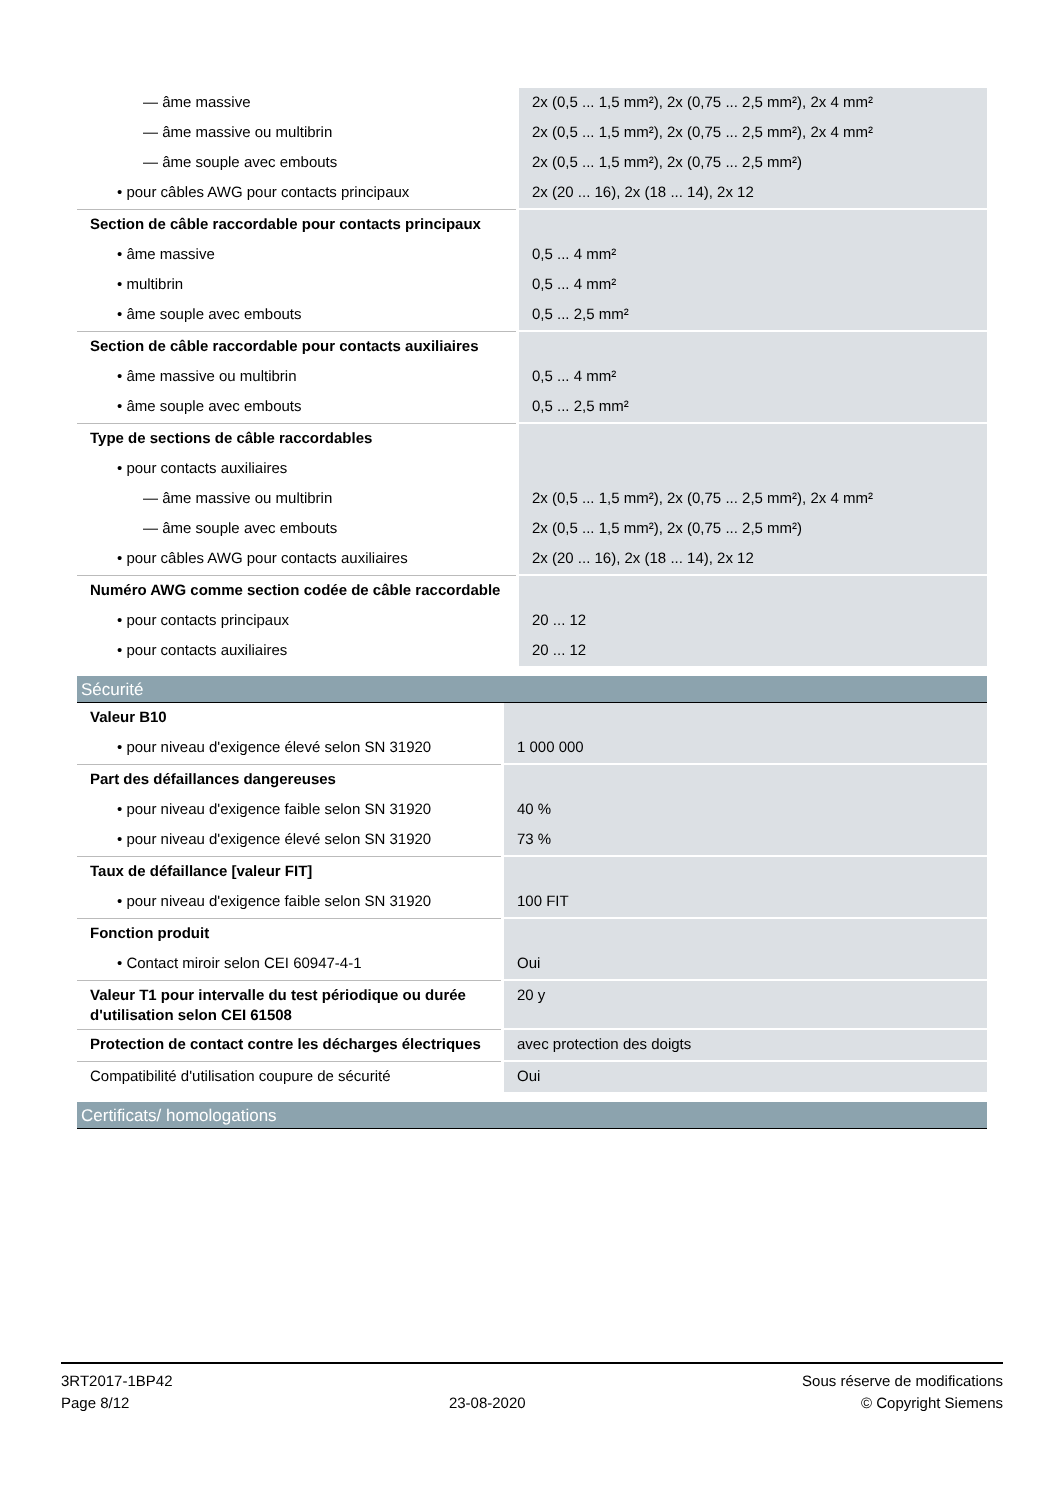| — âme massive | 2x (0,5 ... 1,5 mm²), 2x (0,75 ... 2,5 mm²), 2x 4 mm² |
| — âme massive ou multibrin | 2x (0,5 ... 1,5 mm²), 2x (0,75 ... 2,5 mm²), 2x 4 mm² |
| — âme souple avec embouts | 2x (0,5 ... 1,5 mm²), 2x (0,75 ... 2,5 mm²) |
| • pour câbles AWG pour contacts principaux | 2x (20 ... 16), 2x (18 ... 14), 2x 12 |
| Section de câble raccordable pour contacts principaux | |
| • âme massive | 0,5 ... 4 mm² |
| • multibrin | 0,5 ... 4 mm² |
| • âme souple avec embouts | 0,5 ... 2,5 mm² |
| Section de câble raccordable pour contacts auxiliaires | |
| • âme massive ou multibrin | 0,5 ... 4 mm² |
| • âme souple avec embouts | 0,5 ... 2,5 mm² |
| Type de sections de câble raccordables | |
| • pour contacts auxiliaires | |
| — âme massive ou multibrin | 2x (0,5 ... 1,5 mm²), 2x (0,75 ... 2,5 mm²), 2x 4 mm² |
| — âme souple avec embouts | 2x (0,5 ... 1,5 mm²), 2x (0,75 ... 2,5 mm²) |
| • pour câbles AWG pour contacts auxiliaires | 2x (20 ... 16), 2x (18 ... 14), 2x 12 |
| Numéro AWG comme section codée de câble raccordable | |
| • pour contacts principaux | 20 ... 12 |
| • pour contacts auxiliaires | 20 ... 12 |
Sécurité
| Valeur B10 | |
| • pour niveau d'exigence élevé selon SN 31920 | 1 000 000 |
| Part des défaillances dangereuses | |
| • pour niveau d'exigence faible selon SN 31920 | 40 % |
| • pour niveau d'exigence élevé selon SN 31920 | 73 % |
| Taux de défaillance [valeur FIT] | |
| • pour niveau d'exigence faible selon SN 31920 | 100 FIT |
| Fonction produit | |
| • Contact miroir selon CEI 60947-4-1 | Oui |
| Valeur T1 pour intervalle du test périodique ou durée d'utilisation selon CEI 61508 | 20 y |
| Protection de contact contre les décharges électriques | avec protection des doigts |
| Compatibilité d'utilisation coupure de sécurité | Oui |
Certificats/ homologations
3RT2017-1BP42
Page 8/12
23-08-2020
Sous réserve de modifications
© Copyright Siemens